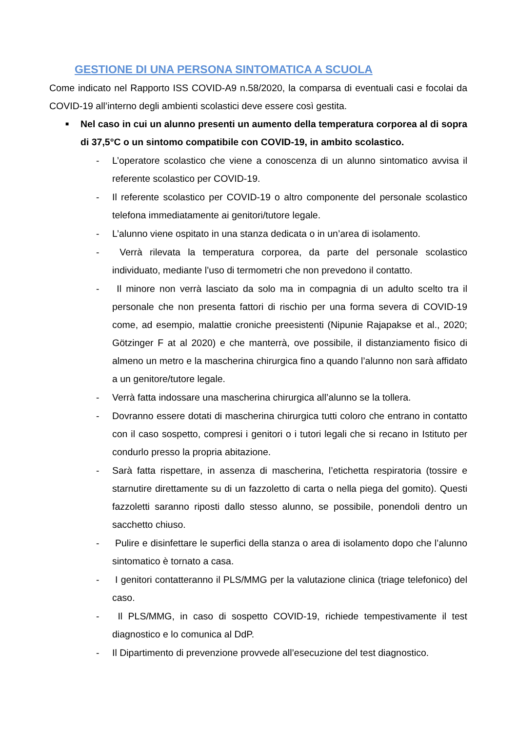GESTIONE DI UNA PERSONA SINTOMATICA A SCUOLA
Come indicato nel Rapporto ISS COVID-A9 n.58/2020, la comparsa di eventuali casi e focolai da COVID-19 all’interno degli ambienti scolastici deve essere così gestita.
■
Nel caso in cui un alunno presenti un aumento della temperatura corporea al di sopra di 37,5°C o un sintomo compatibile con COVID-19, in ambito scolastico.
- L’operatore scolastico che viene a conoscenza di un alunno sintomatico avvisa il referente scolastico per COVID-19.
- Il referente scolastico per COVID-19 o altro componente del personale scolastico telefona immediatamente ai genitori/tutore legale.
- L’alunno viene ospitato in una stanza dedicata o in un’area di isolamento.
- Verrà rilevata la temperatura corporea, da parte del personale scolastico individuato, mediante l’uso di termometri che non prevedono il contatto.
- Il minore non verrà lasciato da solo ma in compagnia di un adulto scelto tra il personale che non presenta fattori di rischio per una forma severa di COVID-19 come, ad esempio, malattie croniche preesistenti (Nipunie Rajapakse et al., 2020; Götzinger F at al 2020) e che manterrà, ove possibile, il distanziamento fisico di almeno un metro e la mascherina chirurgica fino a quando l’alunno non sarà affidato a un genitore/tutore legale.
- Verrà fatta indossare una mascherina chirurgica all’alunno se la tollera.
- Dovranno essere dotati di mascherina chirurgica tutti coloro che entrano in contatto con il caso sospetto, compresi i genitori o i tutori legali che si recano in Istituto per condurlo presso la propria abitazione.
- Sarà fatta rispettare, in assenza di mascherina, l’etichetta respiratoria (tossire e starnutire direttamente su di un fazzoletto di carta o nella piega del gomito). Questi fazzoletti saranno riposti dallo stesso alunno, se possibile, ponendoli dentro un sacchetto chiuso.
- Pulire e disinfettare le superfici della stanza o area di isolamento dopo che l’alunno sintomatico è tornato a casa.
- I genitori contatteranno il PLS/MMG per la valutazione clinica (triage telefonico) del caso.
- Il PLS/MMG, in caso di sospetto COVID-19, richiede tempestivamente il test diagnostico e lo comunica al DdP.
- Il Dipartimento di prevenzione provvede all’esecuzione del test diagnostico.